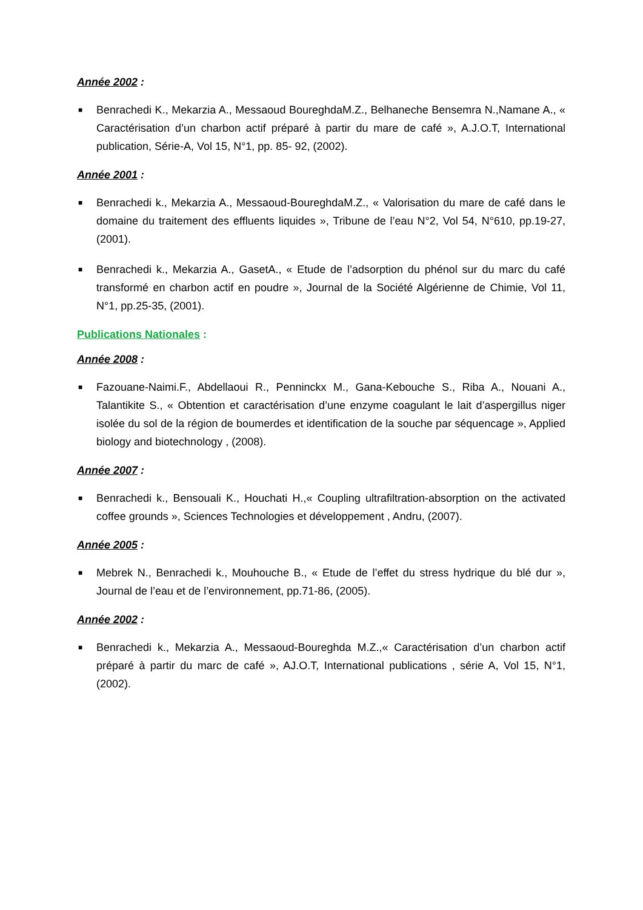Année 2002 :
■ Benrachedi K., Mekarzia A., Messaoud BoureghdaM.Z., Belhaneche Bensemra N.,Namane A., « Caractérisation d’un charbon actif préparé à partir du mare de café », A.J.O.T, International publication, Série-A, Vol 15, N°1, pp. 85- 92, (2002).
Année 2001 :
■ Benrachedi k., Mekarzia A., Messaoud-BoureghdaM.Z., « Valorisation du mare de café dans le domaine du traitement des effluents liquides », Tribune de l’eau N°2, Vol 54, N°610, pp.19-27, (2001).
■ Benrachedi k., Mekarzia A., GasetA., « Etude de l’adsorption du phénol sur du marc du café transformé en charbon actif en poudre », Journal de la Société Algérienne de Chimie, Vol 11, N°1, pp.25-35, (2001).
Publications Nationales :
Année 2008 :
■ Fazouane-Naimi.F., Abdellaoui R., Penninckx M., Gana-Kebouche S., Riba A., Nouani A., Talantikite S., « Obtention et caractérisation d’une enzyme coagulant le lait d’aspergillus niger isolée du sol de la région de boumerdes et identification de la souche par séquencage », Applied biology and biotechnology , (2008).
Année 2007 :
■ Benrachedi k., Bensouali K., Houchati H.,« Coupling ultrafiltration-absorption on the activated coffee grounds », Sciences Technologies et développement , Andru, (2007).
Année 2005 :
■ Mebrek N., Benrachedi k., Mouhouche B., « Etude de l’effet du stress hydrique du blé dur », Journal de l’eau et de l’environnement, pp.71-86, (2005).
Année 2002 :
■ Benrachedi k., Mekarzia A., Messaoud-Boureghda M.Z.,« Caractérisation d’un charbon actif préparé à partir du marc de café », AJ.O.T, International publications , série A, Vol 15, N°1, (2002).